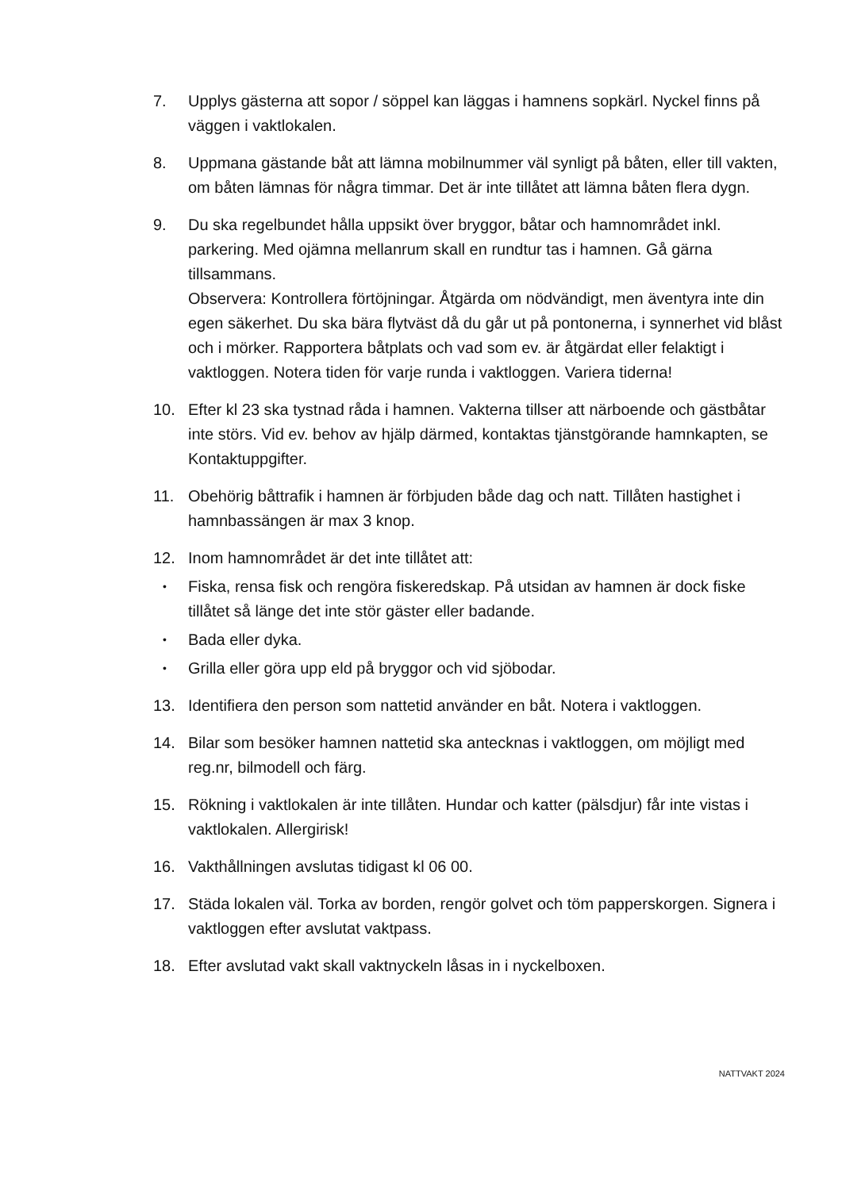7. Upplys gästerna att sopor / söppel kan läggas i hamnens sopkärl. Nyckel finns på väggen i vaktlokalen.
8. Uppmana gästande båt att lämna mobilnummer väl synligt på båten, eller till vakten, om båten lämnas för några timmar. Det är inte tillåtet att lämna båten flera dygn.
9. Du ska regelbundet hålla uppsikt över bryggor, båtar och hamnområdet inkl. parkering. Med ojämna mellanrum skall en rundtur tas i hamnen. Gå gärna tillsammans.
Observera: Kontrollera förtöjningar. Åtgärda om nödvändigt, men äventyra inte din egen säkerhet. Du ska bära flytväst då du går ut på pontonerna, i synnerhet vid blåst och i mörker. Rapportera båtplats och vad som ev. är åtgärdat eller felaktigt i vaktloggen. Notera tiden för varje runda i vaktloggen. Variera tiderna!
10. Efter kl 23 ska tystnad råda i hamnen. Vakterna tillser att närboende och gästbåtar inte störs. Vid ev. behov av hjälp därmed, kontaktas tjänstgörande hamnkapten, se Kontaktuppgifter.
11. Obehörig båttrafik i hamnen är förbjuden både dag och natt. Tillåten hastighet i hamnbassängen är max 3 knop.
12. Inom hamnområdet är det inte tillåtet att:
• Fiska, rensa fisk och rengöra fiskeredskap. På utsidan av hamnen är dock fiske tillåtet så länge det inte stör gäster eller badande.
• Bada eller dyka.
• Grilla eller göra upp eld på bryggor och vid sjöbodar.
13. Identifiera den person som nattetid använder en båt. Notera i vaktloggen.
14. Bilar som besöker hamnen nattetid ska antecknas i vaktloggen, om möjligt med reg.nr, bilmodell och färg.
15. Rökning i vaktlokalen är inte tillåten. Hundar och katter (pälsdjur) får inte vistas i vaktlokalen. Allergirisk!
16. Vakthållningen avslutas tidigast kl 06 00.
17. Städa lokalen väl. Torka av borden, rengör golvet och töm papperskorgen. Signera i vaktloggen efter avslutat vaktpass.
18. Efter avslutad vakt skall vaktnyckeln låsas in i nyckelboxen.
NATTVAKT 2024